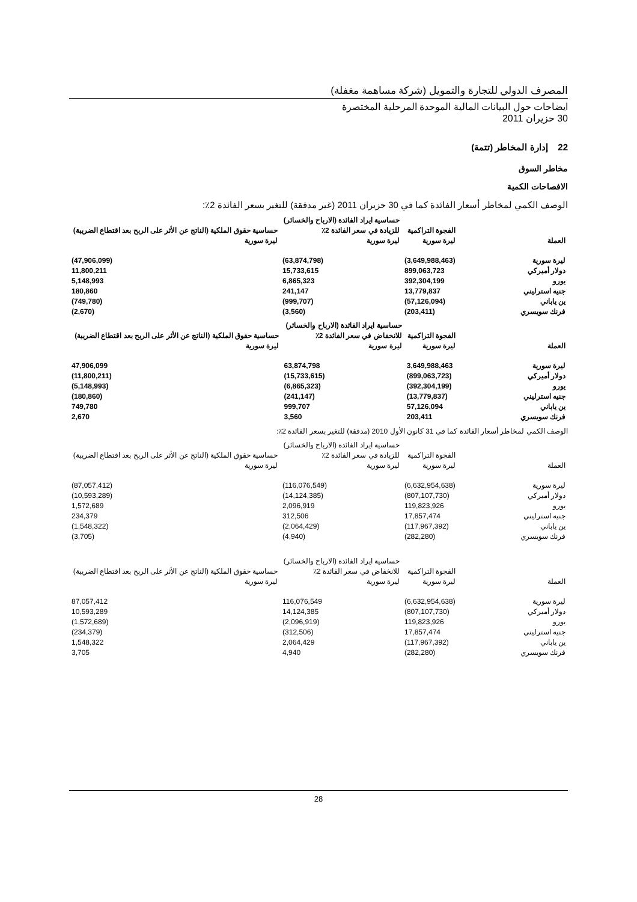المصرف الدولي للتجارة والتمويل (شركة مساهمة مغفلة)
ايضاحات حول البيانات المالية الموحدة المرحلية المختصرة
30 حزيران 2011
22 إدارة المخاطر (تتمة)
مخاطر السوق
الافصاحات الكمية
الوصف الكمي لمخاطر أسعار الفائدة كما في 30 حزيران 2011 (غير مدققة) للتغير بسعر الفائدة 2٪:
| العملة | الفجوة التراكمية ليرة سورية | حساسية ايراد الفائدة (الارباح والخسائر) للزيادة في سعر الفائدة 2٪ ليرة سورية | حساسية حقوق الملكية (الناتج عن الأثر على الربح بعد اقتطاع الضريبة) ليرة سورية |
| --- | --- | --- | --- |
| ليرة سورية | (3,649,988,463) | (63,874,798) | (47,906,099) |
| دولار أميركي | 899,063,723 | 15,733,615 | 11,800,211 |
| يورو | 392,304,199 | 6,865,323 | 5,148,993 |
| جنيه استرليني | 13,779,837 | 241,147 | 180,860 |
| ين ياباني | (57,126,094) | (999,707) | (749,780) |
| فرنك سويسري | (203,411) | (3,560) | (2,670) |
| العملة | الفجوة التراكمية ليرة سورية | حساسية ايراد الفائدة (الارباح والخسائر) للانخفاض في سعر الفائدة 2٪ ليرة سورية | حساسية حقوق الملكية (الناتج عن الأثر على الربح بعد اقتطاع الضريبة) ليرة سورية |
| --- | --- | --- | --- |
| ليرة سورية | 3,649,988,463 | 63,874,798 | 47,906,099 |
| دولار أميركي | (899,063,723) | (15,733,615) | (11,800,211) |
| يورو | (392,304,199) | (6,865,323) | (5,148,993) |
| جنيه استرليني | (13,779,837) | (241,147) | (180,860) |
| ين ياباني | 57,126,094 | 999,707 | 749,780 |
| فرنك سويسري | 203,411 | 3,560 | 2,670 |
الوصف الكمي لمخاطر أسعار الفائدة كما في 31 كانون الأول 2010 (مدققة) للتغير بسعر الفائدة 2٪:
| العملة | الفجوة التراكمية ليرة سورية | حساسية ايراد الفائدة (الارباح والخسائر) للزيادة في سعر الفائدة 2٪ ليرة سورية | حساسية حقوق الملكية (الناتج عن الأثر على الربح بعد اقتطاع الضريبة) ليرة سورية |
| --- | --- | --- | --- |
| ليرة سورية | (6,632,954,638) | (116,076,549) | (87,057,412) |
| دولار أميركي | (807,107,730) | (14,124,385) | (10,593,289) |
| يورو | 119,823,926 | 2,096,919 | 1,572,689 |
| جنيه استرليني | 17,857,474 | 312,506 | 234,379 |
| ين ياباني | (117,967,392) | (2,064,429) | (1,548,322) |
| فرنك سويسري | (282,280) | (4,940) | (3,705) |
| العملة | الفجوة التراكمية ليرة سورية | حساسية ايراد الفائدة (الارباح والخسائر) للانخفاض في سعر الفائدة 2٪ ليرة سورية | حساسية حقوق الملكية (الناتج عن الأثر على الربح بعد اقتطاع الضريبة) ليرة سورية |
| --- | --- | --- | --- |
| ليرة سورية | (6,632,954,638) | 116,076,549 | 87,057,412 |
| دولار أميركي | (807,107,730) | 14,124,385 | 10,593,289 |
| يورو | 119,823,926 | (2,096,919) | (1,572,689) |
| جنيه استرليني | 17,857,474 | (312,506) | (234,379) |
| ين ياباني | (117,967,392) | 2,064,429 | 1,548,322 |
| فرنك سويسري | (282,280) | 4,940 | 3,705 |
28